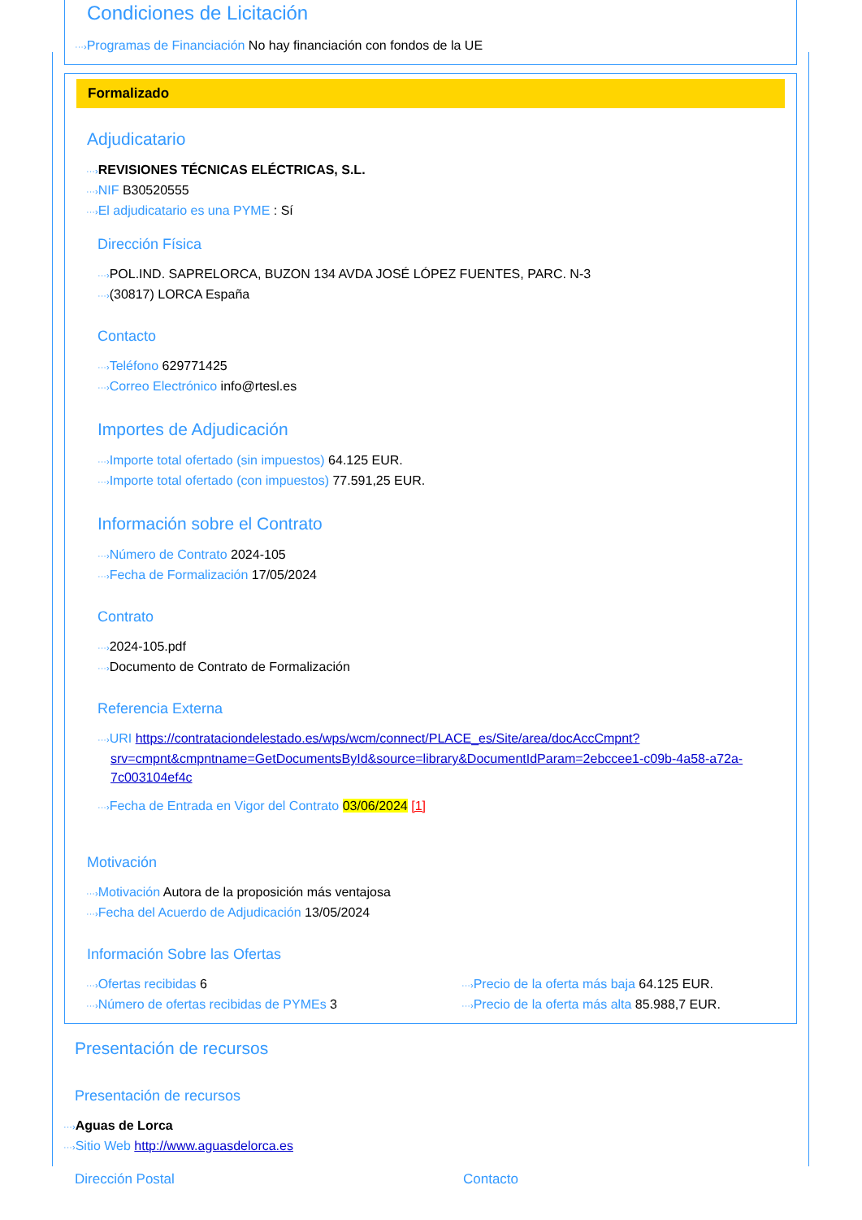Condiciones de Licitación
···›Programas de Financiación No hay financiación con fondos de la UE
Formalizado
Adjudicatario
···›REVISIONES TÉCNICAS ELÉCTRICAS, S.L.
···›NIF B30520555
···›El adjudicatario es una PYME : Sí
Dirección Física
···›POL.IND. SAPRELORCA, BUZON 134 AVDA JOSÉ LÓPEZ FUENTES, PARC. N-3
···›(30817) LORCA España
Contacto
···›Teléfono 629771425
···›Correo Electrónico info@rtesl.es
Importes de Adjudicación
···›Importe total ofertado (sin impuestos) 64.125 EUR.
···›Importe total ofertado (con impuestos) 77.591,25 EUR.
Información sobre el Contrato
···›Número de Contrato 2024-105
···›Fecha de Formalización 17/05/2024
Contrato
···›2024-105.pdf
···›Documento de Contrato de Formalización
Referencia Externa
···›URI https://contrataciondelestado.es/wps/wcm/connect/PLACE_es/Site/area/docAccCmpnt?srv=cmpnt&cmpntname=GetDocumentsById&source=library&DocumentIdParam=2ebccee1-c09b-4a58-a72a-7c003104ef4c
···›Fecha de Entrada en Vigor del Contrato 03/06/2024 [1]
Motivación
···›Motivación Autora de la proposición más ventajosa
···›Fecha del Acuerdo de Adjudicación 13/05/2024
Información Sobre las Ofertas
···›Ofertas recibidas 6
···›Número de ofertas recibidas de PYMEs 3
···›Precio de la oferta más baja 64.125 EUR.
···›Precio de la oferta más alta 85.988,7 EUR.
Presentación de recursos
Presentación de recursos
···›Aguas de Lorca
···›Sitio Web http://www.aguasdelorca.es
Dirección Postal Contacto